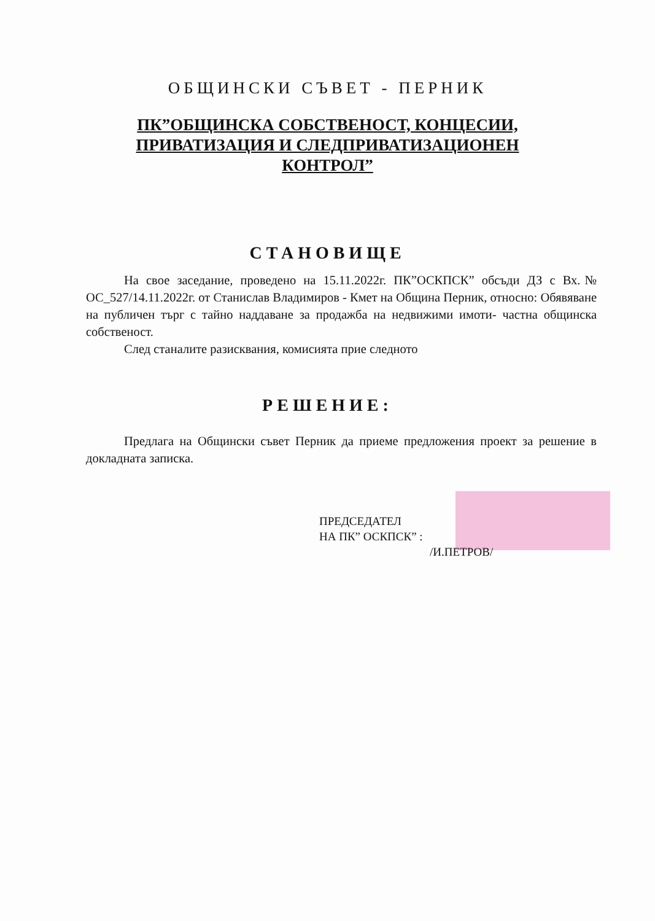ОБЩИНСКИ СЪВЕТ - ПЕРНИК
ПК”ОБЩИНСКА СОБСТВЕНОСТ, КОНЦЕСИИ,
ПРИВАТИЗАЦИЯ И СЛЕДПРИВАТИЗАЦИОНЕН
КОНТРОЛ”
СТАНОВИЩЕ
На свое заседание, проведено на 15.11.2022г. ПК”ОСКПСК” обсъди ДЗ с Вх.№ ОС_527/14.11.2022г. от Станислав Владимиров - Кмет на Община Перник, относно: Обявяване на публичен търг с тайно наддаване за продажба на недвижими имоти- частна общинска собственост.
След станалите разисквания, комисията прие следното
РЕШЕНИЕ:
Предлага на Общински съвет Перник да приеме предложения проект за решение в докладната записка.
ПРЕДСЕДАТЕЛ
НА ПК” ОСКПСК” :
/И.ПЕТРОВ/